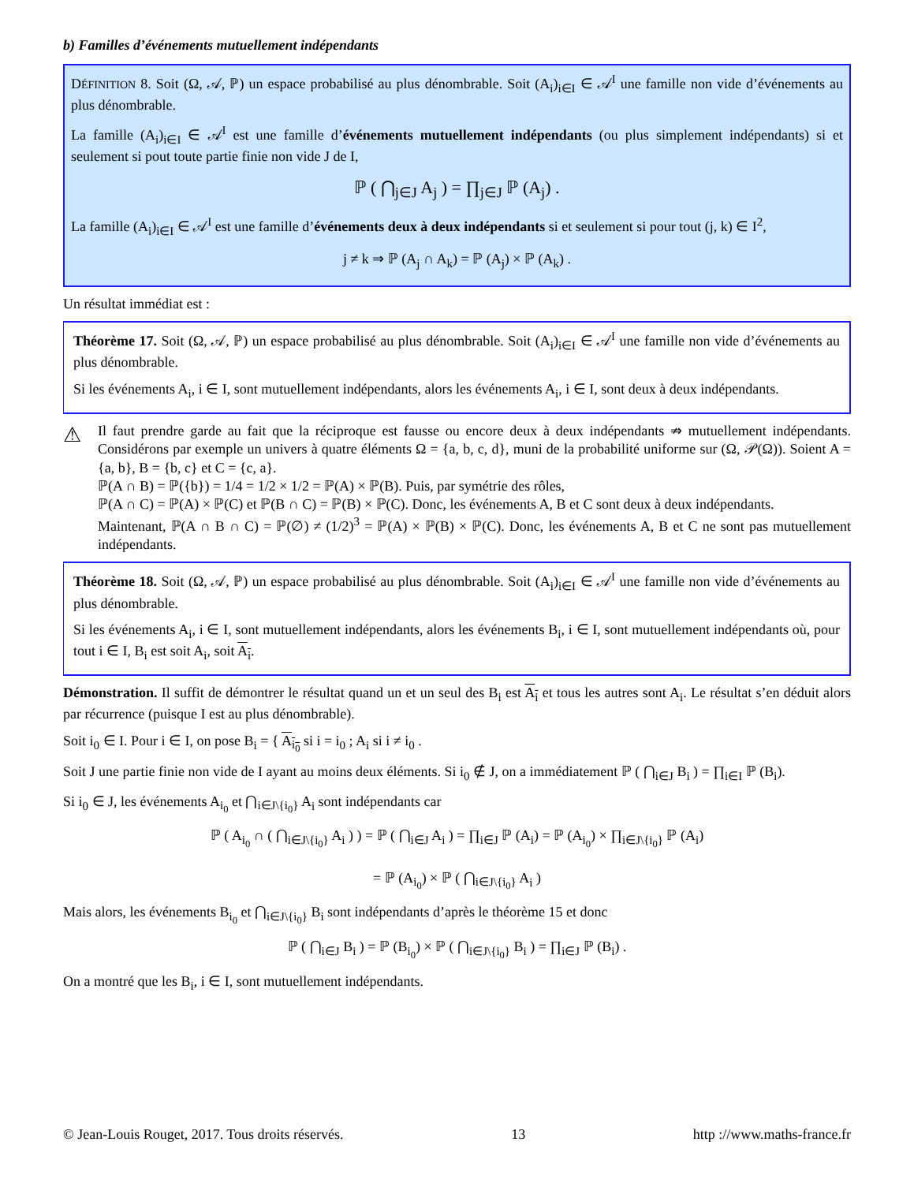b) Familles d’événements mutuellement indépendants
DÉFINITION 8. Soit (Ω, 𝒜, ℙ) un espace probabilisé au plus dénombrable. Soit (A<sub>i</sub>)<sub>i∈I</sub> ∈ 𝒜<sup>I</sup> une famille non vide d’événements au plus dénombrable.
La famille (A<sub>i</sub>)<sub>i∈I</sub> ∈ 𝒜<sup>I</sup> est une famille d’événements mutuellement indépendants (ou plus simplement indépendants) si et seulement si pout toute partie finie non vide J de I,
ℙ ( ⋂<sub>j∈J</sub> A<sub>j</sub> ) = ∏<sub>j∈J</sub> ℙ (A<sub>j</sub>) .
La famille (A<sub>i</sub>)<sub>i∈I</sub> ∈ 𝒜<sup>I</sup> est une famille d’événements deux à deux indépendants si et seulement si pour tout (j, k) ∈ I<sup>2</sup>,
j ≠ k ⇒ ℙ (A<sub>j</sub> ∩ A<sub>k</sub>) = ℙ (A<sub>j</sub>) × ℙ (A<sub>k</sub>) .
Un résultat immédiat est :
Théorème 17. Soit (Ω, 𝒜, ℙ) un espace probabilisé au plus dénombrable. Soit (A<sub>i</sub>)<sub>i∈I</sub> ∈ 𝒜<sup>I</sup> une famille non vide d’événements au plus dénombrable.
Si les événements A<sub>i</sub>, i ∈ I, sont mutuellement indépendants, alors les événements A<sub>i</sub>, i ∈ I, sont deux à deux indépendants.
⚠
Il faut prendre garde au fait que la réciproque est fausse ou encore deux à deux indépendants ⇏ mutuellement indépendants. Considérons par exemple un univers à quatre éléments Ω = {a, b, c, d}, muni de la probabilité uniforme sur (Ω, 𝒫(Ω)). Soient A = {a, b}, B = {b, c} et C = {c, a}.
ℙ(A ∩ B) = ℙ({b}) = 1/4 = 1/2 × 1/2 = ℙ(A) × ℙ(B). Puis, par symétrie des rôles,
ℙ(A ∩ C) = ℙ(A) × ℙ(C) et ℙ(B ∩ C) = ℙ(B) × ℙ(C). Donc, les événements A, B et C sont deux à deux indépendants.
Maintenant, ℙ(A ∩ B ∩ C) = ℙ(∅) ≠ (1/2)<sup>3</sup> = ℙ(A) × ℙ(B) × ℙ(C). Donc, les événements A, B et C ne sont pas mutuellement indépendants.
Théorème 18. Soit (Ω, 𝒜, ℙ) un espace probabilisé au plus dénombrable. Soit (A<sub>i</sub>)<sub>i∈I</sub> ∈ 𝒜<sup>I</sup> une famille non vide d’événements au plus dénombrable.
Si les événements A<sub>i</sub>, i ∈ I, sont mutuellement indépendants, alors les événements B<sub>i</sub>, i ∈ I, sont mutuellement indépendants où, pour tout i ∈ I, B<sub>i</sub> est soit A<sub>i</sub>, soit A<sub>i</sub>.
Démonstration. Il suffit de démontrer le résultat quand un et un seul des B<sub>i</sub> est A<sub>i</sub> et tous les autres sont A<sub>i</sub>. Le résultat s’en déduit alors par récurrence (puisque I est au plus dénombrable).
Soit i<sub>0</sub> ∈ I. Pour i ∈ I, on pose B<sub>i</sub> = { A<sub>i<sub>0</sub></sub> si i = i<sub>0</sub> ; A<sub>i</sub> si i ≠ i<sub>0</sub> .
Soit J une partie finie non vide de I ayant au moins deux éléments. Si i<sub>0</sub> ∉ J, on a immédiatement ℙ ( ⋂<sub>i∈J</sub> B<sub>i</sub> ) = ∏<sub>i∈I</sub> ℙ (B<sub>i</sub>).
Si i<sub>0</sub> ∈ J, les événements A<sub>i<sub>0</sub></sub> et ⋂<sub>i∈J\{i<sub>0</sub>}</sub> A<sub>i</sub> sont indépendants car
ℙ ( A<sub>i<sub>0</sub></sub> ∩ ( ⋂<sub>i∈J\{i<sub>0</sub>}</sub> A<sub>i</sub> ) ) = ℙ ( ⋂<sub>i∈J</sub> A<sub>i</sub> ) = ∏<sub>i∈J</sub> ℙ (A<sub>i</sub>) = ℙ (A<sub>i<sub>0</sub></sub>) × ∏<sub>i∈J\{i<sub>0</sub>}</sub> ℙ (A<sub>i</sub>)
= ℙ (A<sub>i<sub>0</sub></sub>) × ℙ ( ⋂<sub>i∈J\{i<sub>0</sub>}</sub> A<sub>i</sub> )
Mais alors, les événements B<sub>i<sub>0</sub></sub> et ⋂<sub>i∈J\{i<sub>0</sub>}</sub> B<sub>i</sub> sont indépendants d’après le théorème 15 et donc
ℙ ( ⋂<sub>i∈J</sub> B<sub>i</sub> ) = ℙ (B<sub>i<sub>0</sub></sub>) × ℙ ( ⋂<sub>i∈J\{i<sub>0</sub>}</sub> B<sub>i</sub> ) = ∏<sub>i∈J</sub> ℙ (B<sub>i</sub>) .
On a montré que les B<sub>i</sub>, i ∈ I, sont mutuellement indépendants.
© Jean-Louis Rouget, 2017. Tous droits réservés. 13 http ://www.maths-france.fr